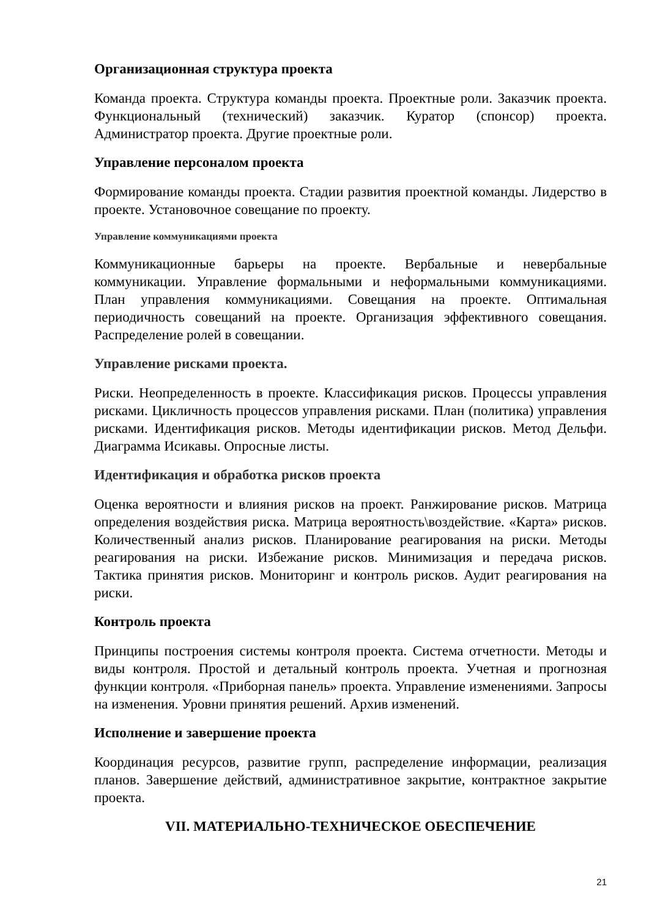Организационная структура проекта
Команда проекта. Структура команды проекта. Проектные роли. Заказчик проекта. Функциональный (технический) заказчик. Куратор (спонсор) проекта. Администратор проекта. Другие проектные роли.
Управление персоналом проекта
Формирование команды проекта. Стадии развития проектной команды. Лидерство в проекте. Установочное совещание по проекту.
Управление коммуникациями проекта
Коммуникационные барьеры на проекте. Вербальные и невербальные коммуникации. Управление формальными и неформальными коммуникациями. План управления коммуникациями. Совещания на проекте. Оптимальная периодичность совещаний на проекте. Организация эффективного совещания. Распределение ролей в совещании.
Управление рисками проекта.
Риски. Неопределенность в проекте. Классификация рисков. Процессы управления рисками. Цикличность процессов управления рисками. План (политика) управления рисками. Идентификация рисков. Методы идентификации рисков. Метод Дельфи. Диаграмма Исикавы. Опросные листы.
Идентификация и обработка рисков проекта
Оценка вероятности и влияния рисков на проект. Ранжирование рисков. Матрица определения воздействия риска. Матрица вероятность\воздействие. «Карта» рисков. Количественный анализ рисков. Планирование реагирования на риски. Методы реагирования на риски. Избежание рисков. Минимизация и передача рисков. Тактика принятия рисков. Мониторинг и контроль рисков. Аудит реагирования на риски.
Контроль проекта
Принципы построения системы контроля проекта. Система отчетности. Методы и виды контроля. Простой и детальный контроль проекта. Учетная и прогнозная функции контроля. «Приборная панель» проекта. Управление изменениями. Запросы на изменения. Уровни принятия решений. Архив изменений.
Исполнение и завершение проекта
Координация ресурсов, развитие групп, распределение информации, реализация планов. Завершение действий, административное закрытие, контрактное закрытие проекта.
VII. МАТЕРИАЛЬНО-ТЕХНИЧЕСКОЕ ОБЕСПЕЧЕНИЕ
21